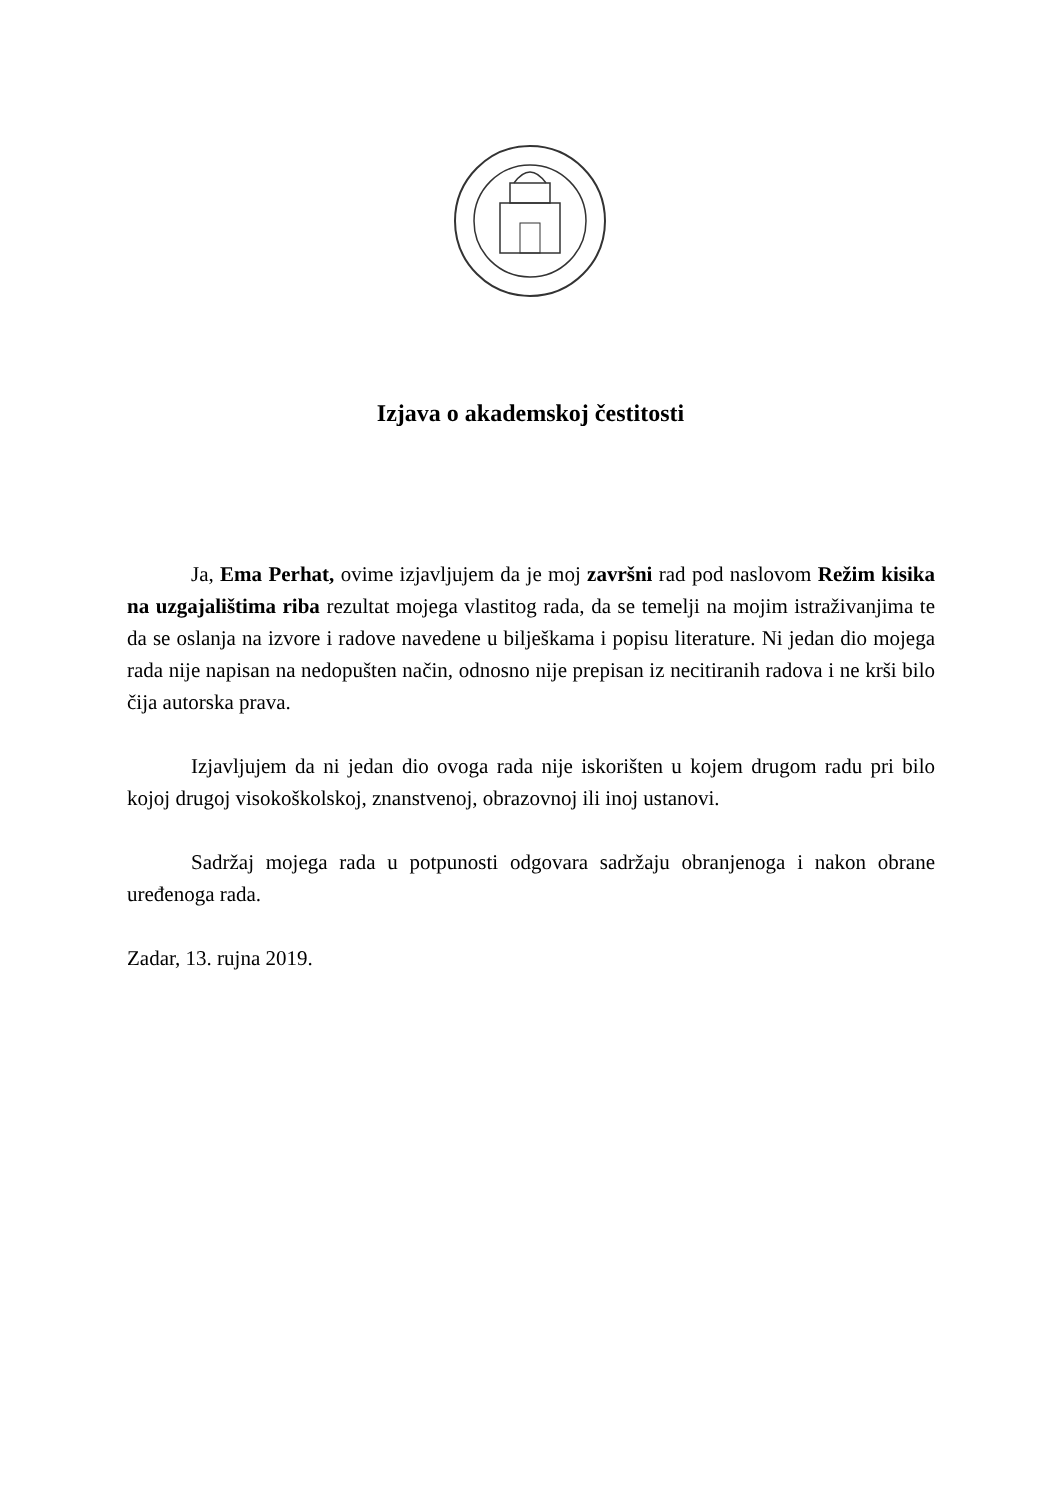Izjava o akademskoj čestitosti
Ja, Ema Perhat, ovime izjavljujem da je moj završni rad pod naslovom Režim kisika na uzgajalištima riba rezultat mojega vlastitog rada, da se temelji na mojim istraživanjima te da se oslanja na izvore i radove navedene u bilješkama i popisu literature. Ni jedan dio mojega rada nije napisan na nedopušten način, odnosno nije prepisan iz necitiranih radova i ne krši bilo čija autorska prava.
Izjavljujem da ni jedan dio ovoga rada nije iskorišten u kojem drugom radu pri bilo kojoj drugoj visokoškolskoj, znanstvenoj, obrazovnoj ili inoj ustanovi.
Sadržaj mojega rada u potpunosti odgovara sadržaju obranjenoga i nakon obrane uređenoga rada.
Zadar, 13. rujna 2019.